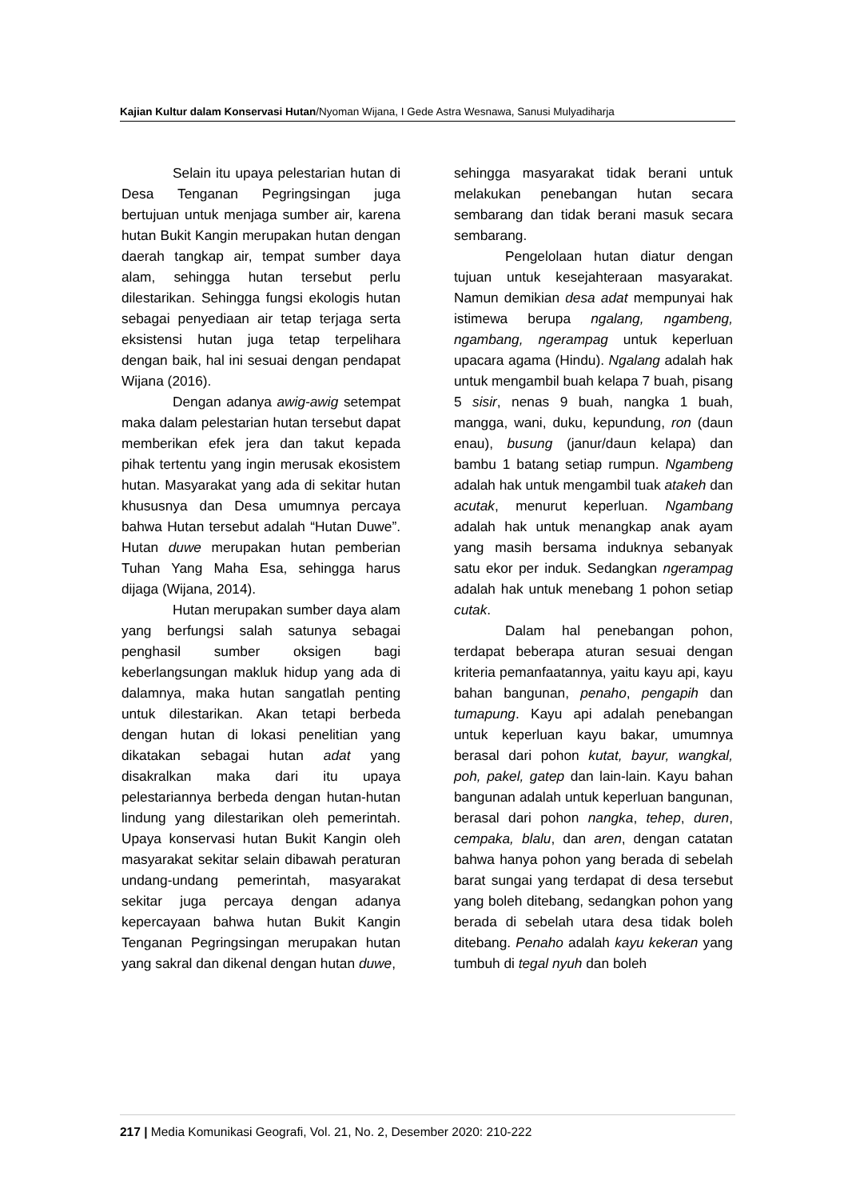Kajian Kultur dalam Konservasi Hutan/Nyoman Wijana, I Gede Astra Wesnawa, Sanusi Mulyadiharja
Selain itu upaya pelestarian hutan di Desa Tenganan Pegringsingan juga bertujuan untuk menjaga sumber air, karena hutan Bukit Kangin merupakan hutan dengan daerah tangkap air, tempat sumber daya alam, sehingga hutan tersebut perlu dilestarikan. Sehingga fungsi ekologis hutan sebagai penyediaan air tetap terjaga serta eksistensi hutan juga tetap terpelihara dengan baik, hal ini sesuai dengan pendapat Wijana (2016).
Dengan adanya awig-awig setempat maka dalam pelestarian hutan tersebut dapat memberikan efek jera dan takut kepada pihak tertentu yang ingin merusak ekosistem hutan. Masyarakat yang ada di sekitar hutan khususnya dan Desa umumnya percaya bahwa Hutan tersebut adalah “Hutan Duwe”. Hutan duwe merupakan hutan pemberian Tuhan Yang Maha Esa, sehingga harus dijaga (Wijana, 2014).
Hutan merupakan sumber daya alam yang berfungsi salah satunya sebagai penghasil sumber oksigen bagi keberlangsungan makluk hidup yang ada di dalamnya, maka hutan sangatlah penting untuk dilestarikan. Akan tetapi berbeda dengan hutan di lokasi penelitian yang dikatakan sebagai hutan adat yang disakralkan maka dari itu upaya pelestariannya berbeda dengan hutan-hutan lindung yang dilestarikan oleh pemerintah. Upaya konservasi hutan Bukit Kangin oleh masyarakat sekitar selain dibawah peraturan undang-undang pemerintah, masyarakat sekitar juga percaya dengan adanya kepercayaan bahwa hutan Bukit Kangin Tenganan Pegringsingan merupakan hutan yang sakral dan dikenal dengan hutan duwe,
sehingga masyarakat tidak berani untuk melakukan penebangan hutan secara sembarang dan tidak berani masuk secara sembarang.
Pengelolaan hutan diatur dengan tujuan untuk kesejahteraan masyarakat. Namun demikian desa adat mempunyai hak istimewa berupa ngalang, ngambeng, ngambang, ngerampag untuk keperluan upacara agama (Hindu). Ngalang adalah hak untuk mengambil buah kelapa 7 buah, pisang 5 sisir, nenas 9 buah, nangka 1 buah, mangga, wani, duku, kepundung, ron (daun enau), busung (janur/daun kelapa) dan bambu 1 batang setiap rumpun. Ngambeng adalah hak untuk mengambil tuak atakeh dan acutak, menurut keperluan. Ngambang adalah hak untuk menangkap anak ayam yang masih bersama induknya sebanyak satu ekor per induk. Sedangkan ngerampag adalah hak untuk menebang 1 pohon setiap cutak.
Dalam hal penebangan pohon, terdapat beberapa aturan sesuai dengan kriteria pemanfaatannya, yaitu kayu api, kayu bahan bangunan, penaho, pengapih dan tumapung. Kayu api adalah penebangan untuk keperluan kayu bakar, umumnya berasal dari pohon kutat, bayur, wangkal, poh, pakel, gatep dan lain-lain. Kayu bahan bangunan adalah untuk keperluan bangunan, berasal dari pohon nangka, tehep, duren, cempaka, blalu, dan aren, dengan catatan bahwa hanya pohon yang berada di sebelah barat sungai yang terdapat di desa tersebut yang boleh ditebang, sedangkan pohon yang berada di sebelah utara desa tidak boleh ditebang. Penaho adalah kayu kekeran yang tumbuh di tegal nyuh dan boleh
217 | Media Komunikasi Geografi, Vol. 21, No. 2, Desember 2020: 210-222